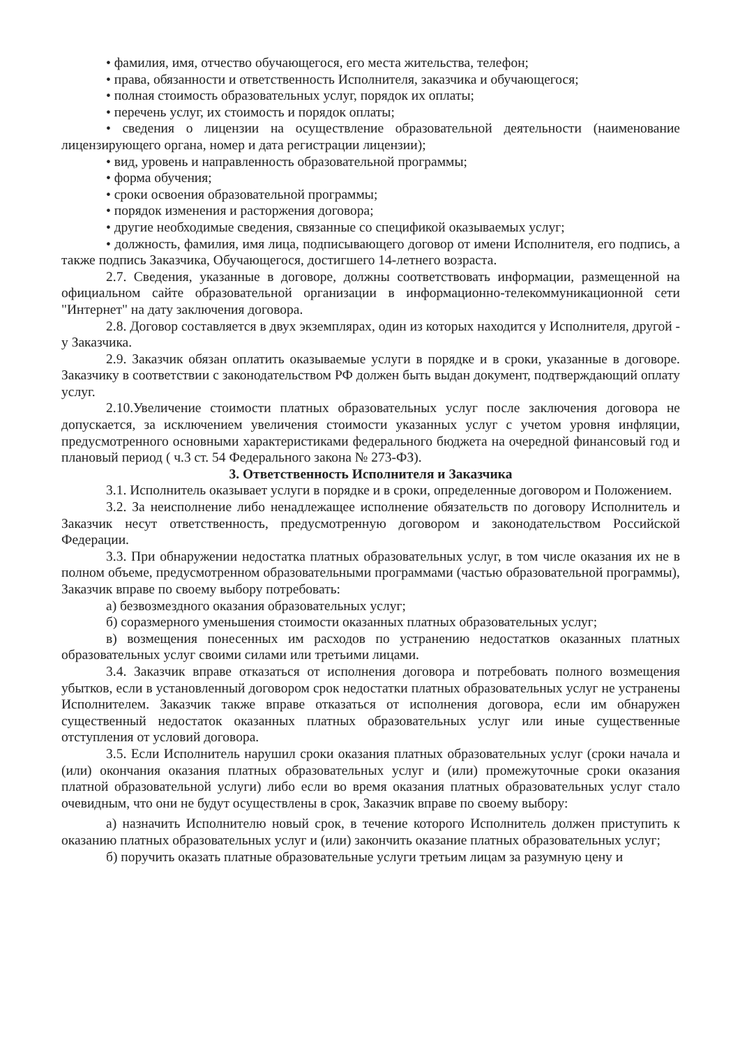• фамилия, имя, отчество обучающегося, его места жительства, телефон;
• права, обязанности и ответственность Исполнителя, заказчика и обучающегося;
• полная стоимость образовательных услуг, порядок их оплаты;
• перечень услуг, их стоимость и порядок оплаты;
• сведения о лицензии на осуществление образовательной деятельности (наименование лицензирующего органа, номер и дата регистрации лицензии);
• вид, уровень и направленность образовательной программы;
• форма обучения;
• сроки освоения образовательной программы;
• порядок изменения и расторжения договора;
• другие необходимые сведения, связанные со спецификой оказываемых услуг;
• должность, фамилия, имя лица, подписывающего договор от имени Исполнителя, его подпись, а также подпись Заказчика, Обучающегося, достигшего 14-летнего возраста.
2.7. Сведения, указанные в договоре, должны соответствовать информации, размещенной на официальном сайте образовательной организации в информационно-телекоммуникационной сети "Интернет" на дату заключения договора.
2.8. Договор составляется в двух экземплярах, один из которых находится у Исполнителя, другой - у Заказчика.
2.9. Заказчик обязан оплатить оказываемые услуги в порядке и в сроки, указанные в договоре. Заказчику в соответствии с законодательством РФ должен быть выдан документ, подтверждающий оплату услуг.
2.10.Увеличение стоимости платных образовательных услуг после заключения договора не допускается, за исключением увеличения стоимости указанных услуг с учетом уровня инфляции, предусмотренного основными характеристиками федерального бюджета на очередной финансовый год и плановый период ( ч.3 ст. 54 Федерального закона № 273-ФЗ).
3. Ответственность Исполнителя и Заказчика
3.1. Исполнитель оказывает услуги в порядке и в сроки, определенные договором и Положением.
3.2. За неисполнение либо ненадлежащее исполнение обязательств по договору Исполнитель и Заказчик несут ответственность, предусмотренную договором и законодательством Российской Федерации.
3.3. При обнаружении недостатка платных образовательных услуг, в том числе оказания их не в полном объеме, предусмотренном образовательными программами (частью образовательной программы), Заказчик вправе по своему выбору потребовать:
а) безвозмездного оказания образовательных услуг;
б) соразмерного уменьшения стоимости оказанных платных образовательных услуг;
в) возмещения понесенных им расходов по устранению недостатков оказанных платных образовательных услуг своими силами или третьими лицами.
3.4. Заказчик вправе отказаться от исполнения договора и потребовать полного возмещения убытков, если в установленный договором срок недостатки платных образовательных услуг не устранены Исполнителем. Заказчик также вправе отказаться от исполнения договора, если им обнаружен существенный недостаток оказанных платных образовательных услуг или иные существенные отступления от условий договора.
3.5. Если Исполнитель нарушил сроки оказания платных образовательных услуг (сроки начала и (или) окончания оказания платных образовательных услуг и (или) промежуточные сроки оказания платной образовательной услуги) либо если во время оказания платных образовательных услуг стало очевидным, что они не будут осуществлены в срок, Заказчик вправе по своему выбору:
а) назначить Исполнителю новый срок, в течение которого Исполнитель должен приступить к оказанию платных образовательных услуг и (или) закончить оказание платных образовательных услуг;
б) поручить оказать платные образовательные услуги третьим лицам за разумную цену и